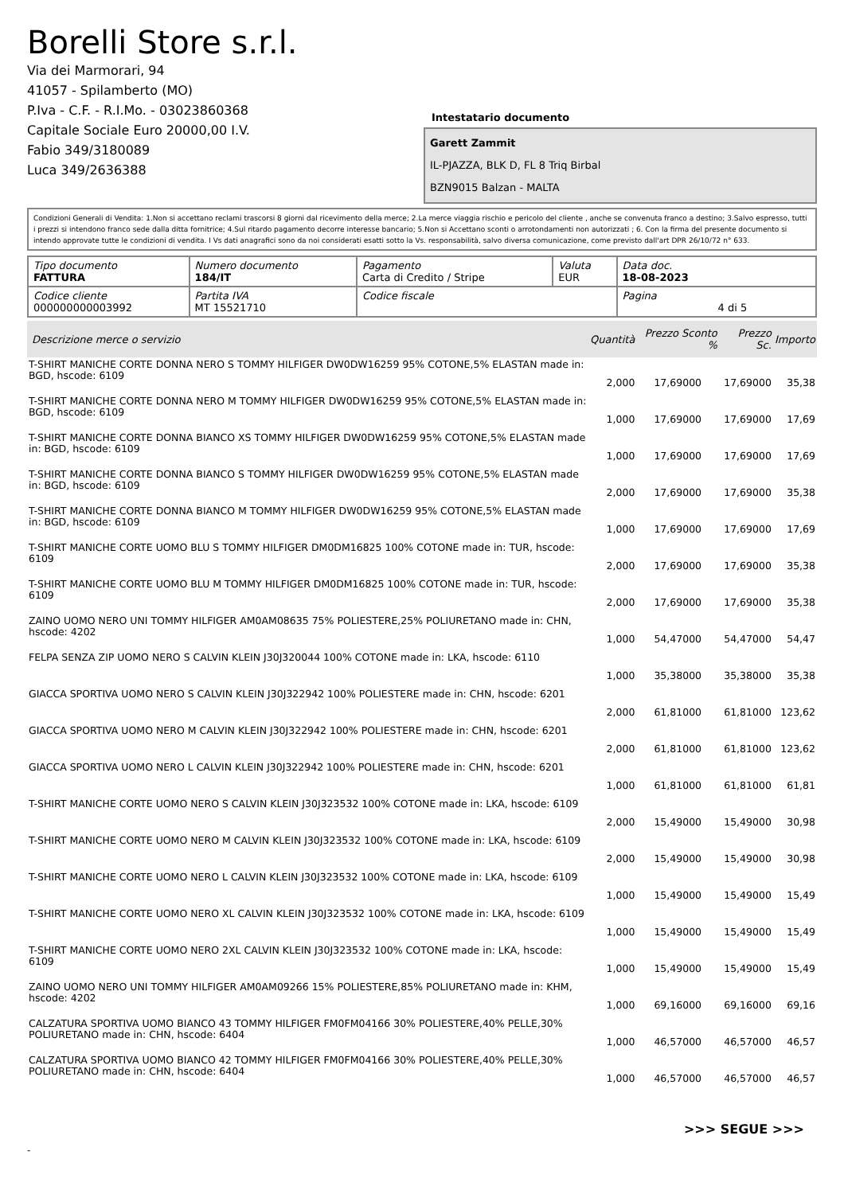Borelli Store s.r.l.
Via dei Marmorari, 94
41057 - Spilamberto (MO)
P.Iva - C.F. - R.I.Mo. - 03023860368
Capitale Sociale Euro 20000,00 I.V.
Fabio 349/3180089
Luca 349/2636388
Intestatario documento
Garett Zammit
IL-PJAZZA, BLK D, FL 8 Triq Birbal
BZN9015 Balzan - MALTA
Condizioni Generali di Vendita: 1.Non si accettano reclami trascorsi 8 giorni dal ricevimento della merce; 2.La merce viaggia rischio e pericolo del cliente , anche se convenuta franco a destino; 3.Salvo espresso, tutti i prezzi si intendono franco sede dalla ditta fornitrice; 4.Sul ritardo pagamento decorre interesse bancario; 5.Non si Accettano sconti o arrotondamenti non autorizzati ; 6. Con la firma del presente documento si intendo approvate tutte le condizioni di vendita. I Vs dati anagrafici sono da noi considerati esatti sotto la Vs. responsabilità, salvo diversa comunicazione, come previsto dall'art DPR 26/10/72 n° 633.
| Tipo documento FATTURA | Numero documento 184/IT | Pagamento Carta di Credito / Stripe | Valuta EUR | Data doc. 18-08-2023 |
| Codice cliente 000000000003992 | Partita IVA MT 15521710 | Codice fiscale | | Pagina 4 di 5 |
| Descrizione merce o servizio | Quantità | Prezzo Sconto % | Prezzo Sc. | Importo |
| --- | --- | --- | --- | --- |
| T-SHIRT MANICHE CORTE DONNA NERO S TOMMY HILFIGER DW0DW16259 95% COTONE,5% ELASTAN made in: BGD, hscode: 6109 | 2,000 | 17,69000 | 17,69000 | 35,38 |
| T-SHIRT MANICHE CORTE DONNA NERO M TOMMY HILFIGER DW0DW16259 95% COTONE,5% ELASTAN made in: BGD, hscode: 6109 | 1,000 | 17,69000 | 17,69000 | 17,69 |
| T-SHIRT MANICHE CORTE DONNA BIANCO XS TOMMY HILFIGER DW0DW16259 95% COTONE,5% ELASTAN made in: BGD, hscode: 6109 | 1,000 | 17,69000 | 17,69000 | 17,69 |
| T-SHIRT MANICHE CORTE DONNA BIANCO S TOMMY HILFIGER DW0DW16259 95% COTONE,5% ELASTAN made in: BGD, hscode: 6109 | 2,000 | 17,69000 | 17,69000 | 35,38 |
| T-SHIRT MANICHE CORTE DONNA BIANCO M TOMMY HILFIGER DW0DW16259 95% COTONE,5% ELASTAN made in: BGD, hscode: 6109 | 1,000 | 17,69000 | 17,69000 | 17,69 |
| T-SHIRT MANICHE CORTE UOMO BLU S TOMMY HILFIGER DM0DM16825 100% COTONE made in: TUR, hscode: 6109 | 2,000 | 17,69000 | 17,69000 | 35,38 |
| T-SHIRT MANICHE CORTE UOMO BLU M TOMMY HILFIGER DM0DM16825 100% COTONE made in: TUR, hscode: 6109 | 2,000 | 17,69000 | 17,69000 | 35,38 |
| ZAINO UOMO NERO UNI TOMMY HILFIGER AM0AM08635 75% POLIESTERE,25% POLIURETANO made in: CHN, hscode: 4202 | 1,000 | 54,47000 | 54,47000 | 54,47 |
| FELPA SENZA ZIP UOMO NERO S CALVIN KLEIN J30J320044 100% COTONE made in: LKA, hscode: 6110 | 1,000 | 35,38000 | 35,38000 | 35,38 |
| GIACCA SPORTIVA UOMO NERO S CALVIN KLEIN J30J322942 100% POLIESTERE made in: CHN, hscode: 6201 | 2,000 | 61,81000 | 61,81000 | 123,62 |
| GIACCA SPORTIVA UOMO NERO M CALVIN KLEIN J30J322942 100% POLIESTERE made in: CHN, hscode: 6201 | 2,000 | 61,81000 | 61,81000 | 123,62 |
| GIACCA SPORTIVA UOMO NERO L CALVIN KLEIN J30J322942 100% POLIESTERE made in: CHN, hscode: 6201 | 1,000 | 61,81000 | 61,81000 | 61,81 |
| T-SHIRT MANICHE CORTE UOMO NERO S CALVIN KLEIN J30J323532 100% COTONE made in: LKA, hscode: 6109 | 2,000 | 15,49000 | 15,49000 | 30,98 |
| T-SHIRT MANICHE CORTE UOMO NERO M CALVIN KLEIN J30J323532 100% COTONE made in: LKA, hscode: 6109 | 2,000 | 15,49000 | 15,49000 | 30,98 |
| T-SHIRT MANICHE CORTE UOMO NERO L CALVIN KLEIN J30J323532 100% COTONE made in: LKA, hscode: 6109 | 1,000 | 15,49000 | 15,49000 | 15,49 |
| T-SHIRT MANICHE CORTE UOMO NERO XL CALVIN KLEIN J30J323532 100% COTONE made in: LKA, hscode: 6109 | 1,000 | 15,49000 | 15,49000 | 15,49 |
| T-SHIRT MANICHE CORTE UOMO NERO 2XL CALVIN KLEIN J30J323532 100% COTONE made in: LKA, hscode: 6109 | 1,000 | 15,49000 | 15,49000 | 15,49 |
| ZAINO UOMO NERO UNI TOMMY HILFIGER AM0AM09266 15% POLIESTERE,85% POLIURETANO made in: KHM, hscode: 4202 | 1,000 | 69,16000 | 69,16000 | 69,16 |
| CALZATURA SPORTIVA UOMO BIANCO 43 TOMMY HILFIGER FM0FM04166 30% POLIESTERE,40% PELLE,30% POLIURETANO made in: CHN, hscode: 6404 | 1,000 | 46,57000 | 46,57000 | 46,57 |
| CALZATURA SPORTIVA UOMO BIANCO 42 TOMMY HILFIGER FM0FM04166 30% POLIESTERE,40% PELLE,30% POLIURETANO made in: CHN, hscode: 6404 | 1,000 | 46,57000 | 46,57000 | 46,57 |
>>> SEGUE >>>
-